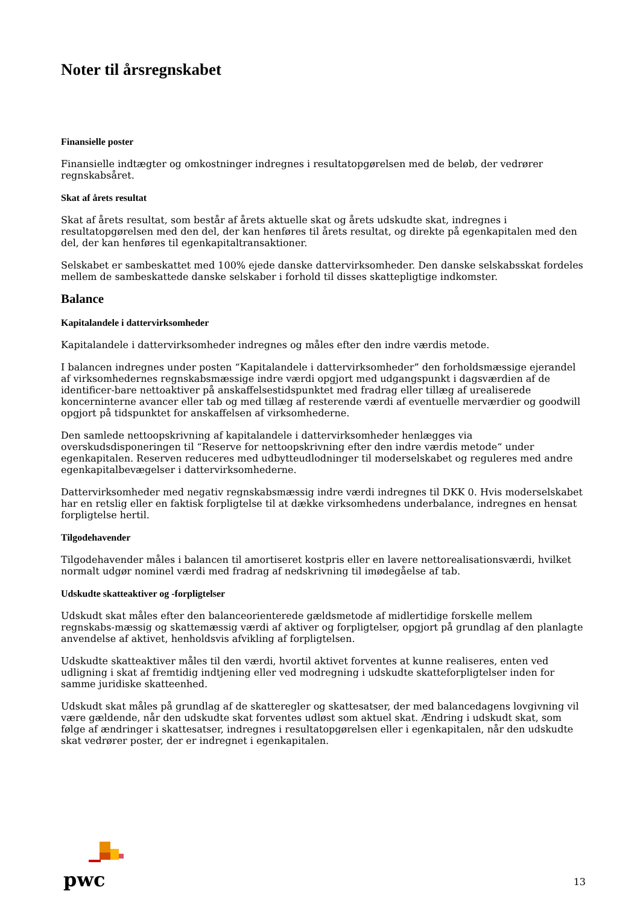Noter til årsregnskabet
Finansielle poster
Finansielle indtægter og omkostninger indregnes i resultatopgørelsen med de beløb, der vedrører regnskabsåret.
Skat af årets resultat
Skat af årets resultat, som består af årets aktuelle skat og årets udskudte skat, indregnes i resultatopgørelsen med den del, der kan henføres til årets resultat, og direkte på egenkapitalen med den del, der kan henføres til egenkapitaltransaktioner.
Selskabet er sambeskattet med 100% ejede danske dattervirksomheder. Den danske selskabsskat fordeles mellem de sambeskattede danske selskaber i forhold til disses skattepligtige indkomster.
Balance
Kapitalandele i dattervirksomheder
Kapitalandele i dattervirksomheder indregnes og måles efter den indre værdis metode.
I balancen indregnes under posten “Kapitalandele i dattervirksomheder” den forholdsmæssige ejerandel af virksomhedernes regnskabsmæssige indre værdi opgjort med udgangspunkt i dagsværdien af de identificer-bare nettoaktiver på anskaffelsestidspunktet med fradrag eller tillæg af urealiserede koncerninterne avancer eller tab og med tillæg af resterende værdi af eventuelle merværdier og goodwill opgjort på tidspunktet for anskaffelsen af virksomhederne.
Den samlede nettoopskrivning af kapitalandele i dattervirksomheder henlægges via overskudsdisponeringen til “Reserve for nettoopskrivning efter den indre værdis metode“ under egenkapitalen. Reserven reduceres med udbytteudlodninger til moderselskabet og reguleres med andre egenkapitalbevægelser i dattervirksomhederne.
Dattervirksomheder med negativ regnskabsmæssig indre værdi indregnes til DKK 0. Hvis moderselskabet har en retslig eller en faktisk forpligtelse til at dække virksomhedens underbalance, indregnes en hensat forpligtelse hertil.
Tilgodehavender
Tilgodehavender måles i balancen til amortiseret kostpris eller en lavere nettorealisationsværdi, hvilket normalt udgør nominel værdi med fradrag af nedskrivning til imødegåelse af tab.
Udskudte skatteaktiver og -forpligtelser
Udskudt skat måles efter den balanceorienterede gældsmetode af midlertidige forskelle mellem regnskabs-mæssig og skattemæssig værdi af aktiver og forpligtelser, opgjort på grundlag af den planlagte anvendelse af aktivet, henholdsvis afvikling af forpligtelsen.
Udskudte skatteaktiver måles til den værdi, hvortil aktivet forventes at kunne realiseres, enten ved udligning i skat af fremtidig indtjening eller ved modregning i udskudte skatteforpligtelser inden for samme juridiske skatteenhed.
Udskudt skat måles på grundlag af de skatteregler og skattesatser, der med balancedagens lovgivning vil være gældende, når den udskudte skat forventes udløst som aktuel skat. Ændring i udskudt skat, som følge af ændringer i skattesatser, indregnes i resultatopgørelsen eller i egenkapitalen, når den udskudte skat vedrører poster, der er indregnet i egenkapitalen.
pwc
13